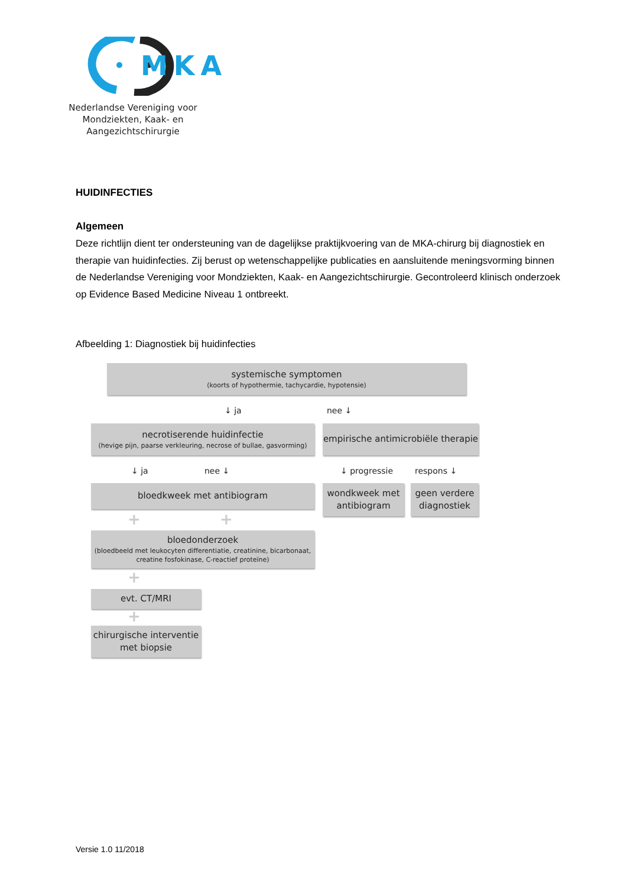MKA
Nederlandse Vereniging voor
Mondziekten, Kaak- en Aangezichtschirurgie
HUIDINFECTIES
Algemeen
Deze richtlijn dient ter ondersteuning van de dagelijkse praktijkvoering van de MKA-chirurg bij diagnostiek en therapie van huidinfecties. Zij berust op wetenschappelijke publicaties en aansluitende meningsvorming binnen de Nederlandse Vereniging voor Mondziekten, Kaak- en Aangezichtschirurgie. Gecontroleerd klinisch onderzoek op Evidence Based Medicine Niveau 1 ontbreekt.
Afbeelding 1: Diagnostiek bij huidinfecties
systemische symptomen
(koorts of hypothermie, tachycardie, hypotensie)
↓ ja nee ↓
necrotiserende huidinfectie
(hevige pijn, paarse verkleuring, necrose of bullae, gasvorming)
empirische antimicrobiële therapie
↓ ja nee ↓ ↓ progressie respons ↓
bloedkweek met antibiogram
wondkweek met antibiogram
geen verdere diagnostiek
+ +
bloedonderzoek
(bloedbeeld met leukocyten differentiatie, creatinine, bicarbonaat, creatine fosfokinase, C-reactief proteïne)
+
evt. CT/MRI
+
chirurgische interventie met biopsie
Versie 1.0 11/2018